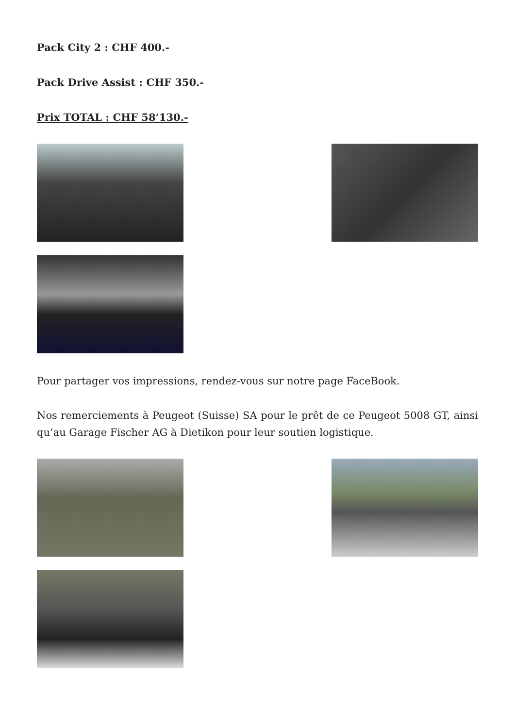Pack City 2 : CHF 400.-
Pack Drive Assist : CHF 350.-
Prix TOTAL : CHF 58’130.-
Pour partager vos impressions, rendez-vous sur notre page FaceBook.
Nos remerciements à Peugeot (Suisse) SA pour le prêt de ce Peugeot 5008 GT, ainsi qu’au Garage Fischer AG à Dietikon pour leur soutien logistique.